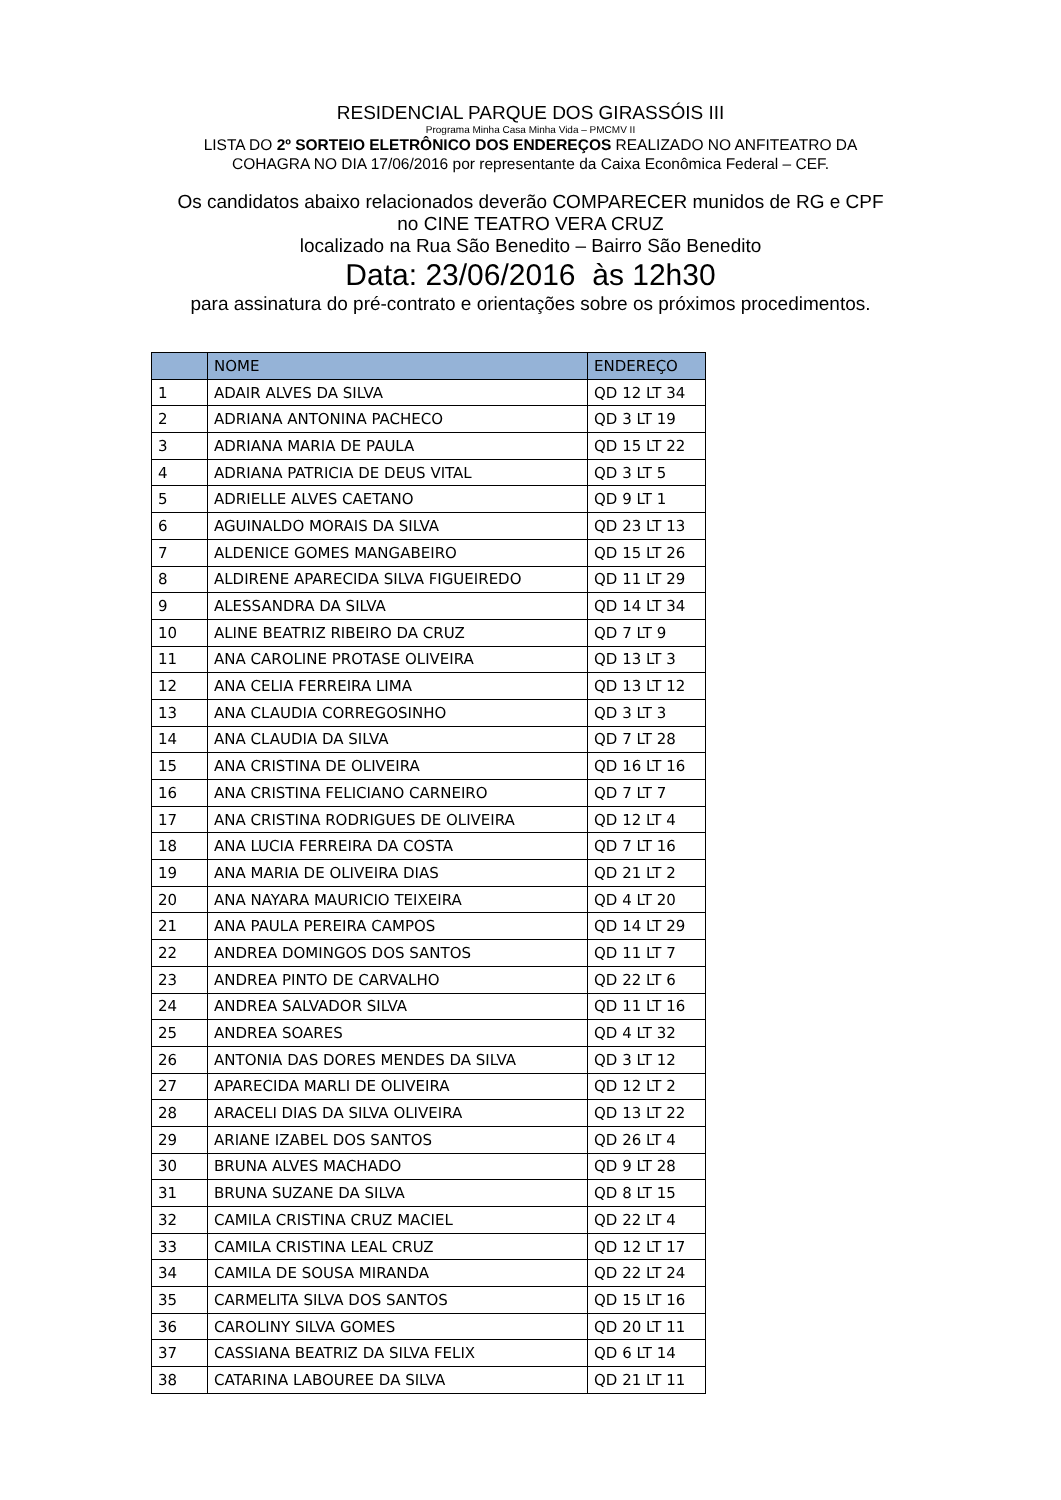RESIDENCIAL PARQUE DOS GIRASSÓIS III
Programa Minha Casa Minha Vida – PMCMV II
LISTA DO 2º SORTEIO ELETRÔNICO DOS ENDEREÇOS REALIZADO NO ANFITEATRO DA
COHAGRA NO DIA 17/06/2016 por representante da Caixa Econômica Federal – CEF.
Os candidatos abaixo relacionados deverão COMPARECER munidos de RG e CPF
no CINE TEATRO VERA CRUZ
localizado na Rua São Benedito – Bairro São Benedito
Data: 23/06/2016 às 12h30
para assinatura do pré-contrato e orientações sobre os próximos procedimentos.
| | NOME | ENDEREÇO |
| --- | --- | --- |
| 1 | ADAIR ALVES DA SILVA | QD 12 LT 34 |
| 2 | ADRIANA ANTONINA PACHECO | QD 3 LT 19 |
| 3 | ADRIANA MARIA DE PAULA | QD 15 LT 22 |
| 4 | ADRIANA PATRICIA DE DEUS VITAL | QD 3 LT 5 |
| 5 | ADRIELLE ALVES CAETANO | QD 9 LT 1 |
| 6 | AGUINALDO MORAIS DA SILVA | QD 23 LT 13 |
| 7 | ALDENICE GOMES MANGABEIRO | QD 15 LT 26 |
| 8 | ALDIRENE APARECIDA SILVA FIGUEIREDO | QD 11 LT 29 |
| 9 | ALESSANDRA DA SILVA | QD 14 LT 34 |
| 10 | ALINE BEATRIZ RIBEIRO DA CRUZ | QD 7 LT 9 |
| 11 | ANA CAROLINE PROTASE OLIVEIRA | QD 13 LT 3 |
| 12 | ANA CELIA FERREIRA LIMA | QD 13 LT 12 |
| 13 | ANA CLAUDIA CORREGOSINHO | QD 3 LT 3 |
| 14 | ANA CLAUDIA DA SILVA | QD 7 LT 28 |
| 15 | ANA CRISTINA DE OLIVEIRA | QD 16 LT 16 |
| 16 | ANA CRISTINA FELICIANO CARNEIRO | QD 7 LT 7 |
| 17 | ANA CRISTINA RODRIGUES DE OLIVEIRA | QD 12 LT 4 |
| 18 | ANA LUCIA FERREIRA DA COSTA | QD 7 LT 16 |
| 19 | ANA MARIA DE OLIVEIRA DIAS | QD 21 LT 2 |
| 20 | ANA NAYARA MAURICIO TEIXEIRA | QD 4 LT 20 |
| 21 | ANA PAULA PEREIRA CAMPOS | QD 14 LT 29 |
| 22 | ANDREA DOMINGOS DOS SANTOS | QD 11 LT 7 |
| 23 | ANDREA PINTO DE CARVALHO | QD 22 LT 6 |
| 24 | ANDREA SALVADOR SILVA | QD 11 LT 16 |
| 25 | ANDREA SOARES | QD 4 LT 32 |
| 26 | ANTONIA DAS DORES MENDES DA SILVA | QD 3 LT 12 |
| 27 | APARECIDA MARLI DE OLIVEIRA | QD 12 LT 2 |
| 28 | ARACELI DIAS DA SILVA OLIVEIRA | QD 13 LT 22 |
| 29 | ARIANE IZABEL DOS SANTOS | QD 26 LT 4 |
| 30 | BRUNA ALVES MACHADO | QD 9 LT 28 |
| 31 | BRUNA SUZANE DA SILVA | QD 8 LT 15 |
| 32 | CAMILA CRISTINA CRUZ MACIEL | QD 22 LT 4 |
| 33 | CAMILA CRISTINA LEAL CRUZ | QD 12 LT 17 |
| 34 | CAMILA DE SOUSA MIRANDA | QD 22 LT 24 |
| 35 | CARMELITA SILVA DOS SANTOS | QD 15 LT 16 |
| 36 | CAROLINY SILVA GOMES | QD 20 LT 11 |
| 37 | CASSIANA BEATRIZ DA SILVA FELIX | QD 6 LT 14 |
| 38 | CATARINA LABOUREE DA SILVA | QD 21 LT 11 |